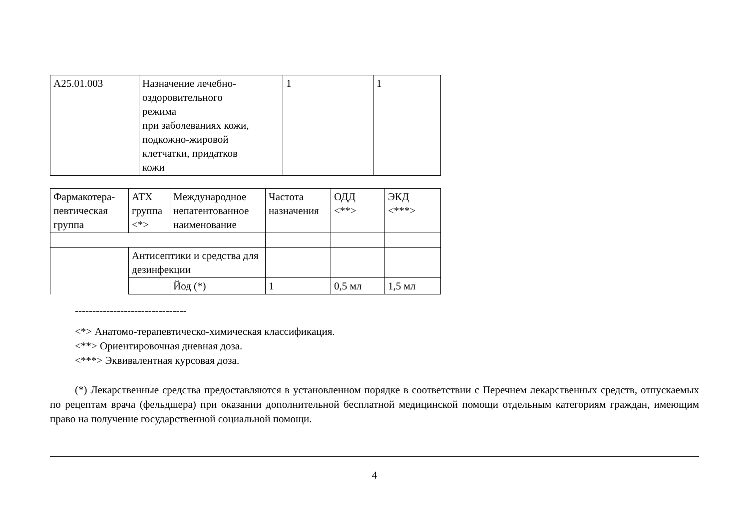| A25.01.003 | Назначение лечебно- оздоровительного режима при заболеваниях кожи, подкожно-жировой клетчатки, придатков кожи | 1 | 1 |
| Фармакотера- певтическая группа | АТХ группа <*> | Международное непатентованное наименование | Частота назначения | ОДД <**> | ЭКД <***> |
| | Антисептики и средства для дезинфекции | | | | |
| | | Йод (*) | 1 | 0,5 мл | 1,5 мл |
--------------------------------
<*> Анатомо-терапевтическо-химическая классификация.
<**> Ориентировочная дневная доза.
<***> Эквивалентная курсовая доза.
(*) Лекарственные средства предоставляются в установленном порядке в соответствии с Перечнем лекарственных средств, отпускаемых по рецептам врача (фельдшера) при оказании дополнительной бесплатной медицинской помощи отдельным категориям граждан, имеющим право на получение государственной социальной помощи.
4